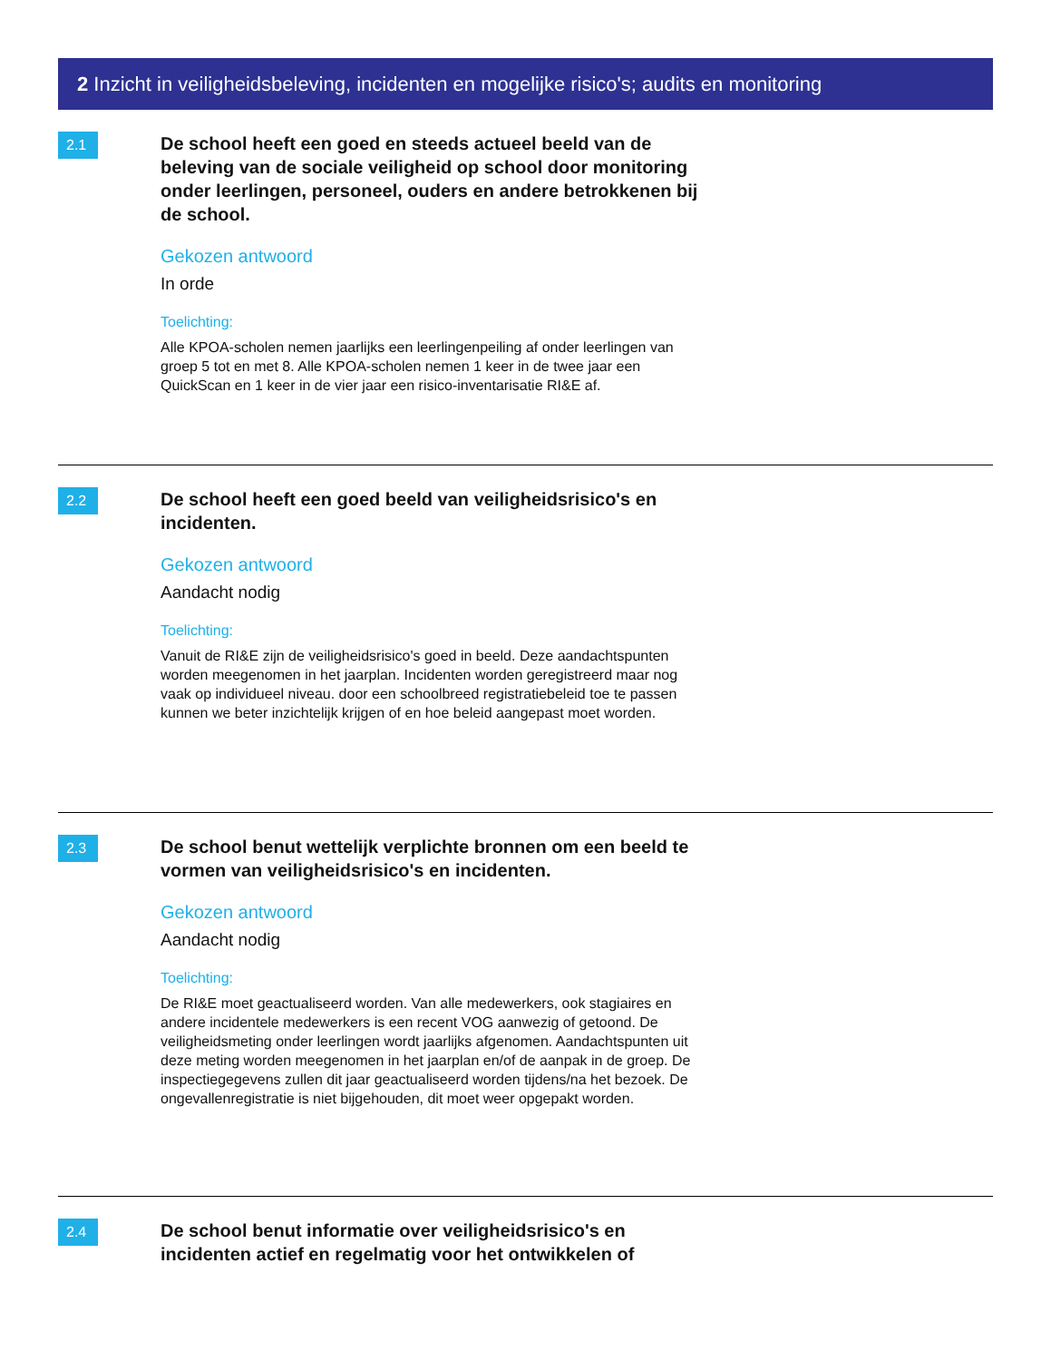2 Inzicht in veiligheidsbeleving, incidenten en mogelijke risico's; audits en monitoring
2.1
De school heeft een goed en steeds actueel beeld van de beleving van de sociale veiligheid op school door monitoring onder leerlingen, personeel, ouders en andere betrokkenen bij de school.
Gekozen antwoord
In orde
Toelichting:
Alle KPOA-scholen nemen jaarlijks een leerlingenpeiling af onder leerlingen van groep 5 tot en met 8. Alle KPOA-scholen nemen 1 keer in de twee jaar een QuickScan en 1 keer in de vier jaar een risico-inventarisatie RI&E af.
2.2
De school heeft een goed beeld van veiligheidsrisico's en incidenten.
Gekozen antwoord
Aandacht nodig
Toelichting:
Vanuit de RI&E zijn de veiligheidsrisico's goed in beeld. Deze aandachtspunten worden meegenomen in het jaarplan. Incidenten worden geregistreerd maar nog vaak op individueel niveau. door een schoolbreed registratiebeleid toe te passen kunnen we beter inzichtelijk krijgen of en hoe beleid aangepast moet worden.
2.3
De school benut wettelijk verplichte bronnen om een beeld te vormen van veiligheidsrisico's en incidenten.
Gekozen antwoord
Aandacht nodig
Toelichting:
De RI&E moet geactualiseerd worden. Van alle medewerkers, ook stagiaires en andere incidentele medewerkers is een recent VOG aanwezig of getoond. De veiligheidsmeting onder leerlingen wordt jaarlijks afgenomen. Aandachtspunten uit deze meting worden meegenomen in het jaarplan en/of de aanpak in de groep. De inspectiegegevens zullen dit jaar geactualiseerd worden tijdens/na het bezoek. De ongevallenregistratie is niet bijgehouden, dit moet weer opgepakt worden.
2.4
De school benut informatie over veiligheidsrisico's en incidenten actief en regelmatig voor het ontwikkelen of